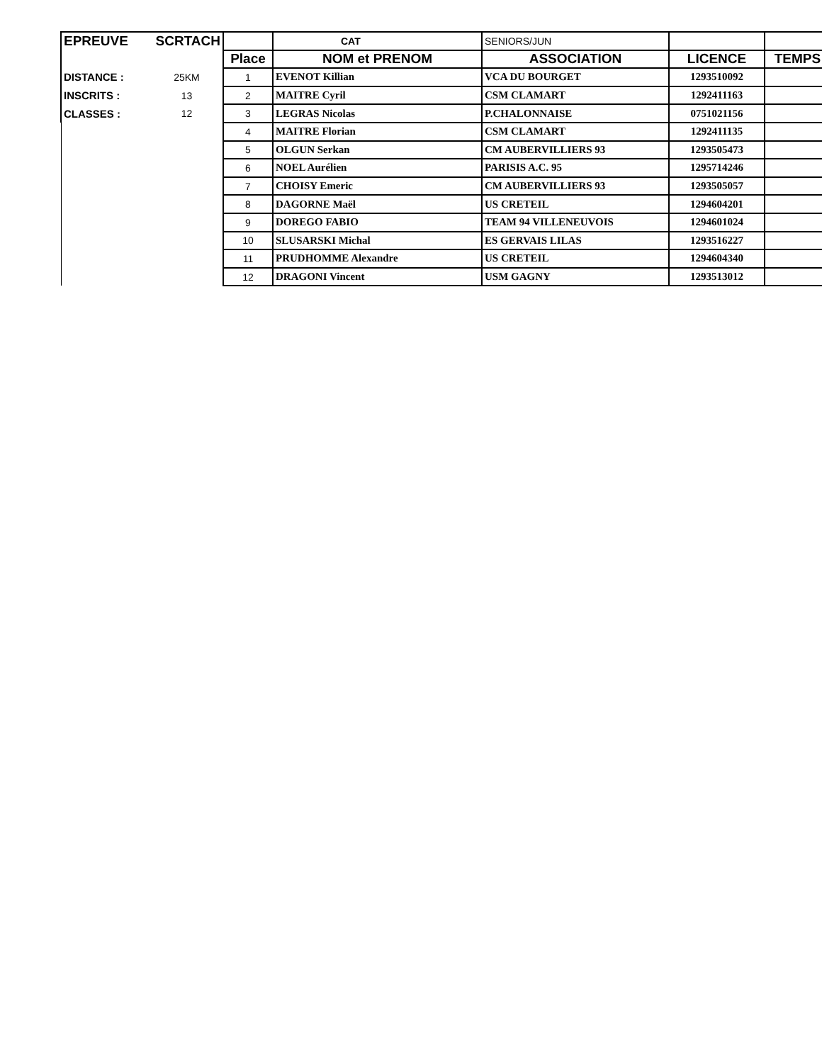| EPREUVE | SCRTACH | | CAT | SENIORS/JUN | | |
| | | Place | NOM et PRENOM | ASSOCIATION | LICENCE | TEMPS |
| DISTANCE : | 25KM | 1 | EVENOT Killian | VCA DU BOURGET | 1293510092 | |
| INSCRITS : | 13 | 2 | MAITRE Cyril | CSM CLAMART | 1292411163 | |
| CLASSES : | 12 | 3 | LEGRAS Nicolas | P.CHALONNAISE | 0751021156 | |
| | | 4 | MAITRE Florian | CSM CLAMART | 1292411135 | |
| | | 5 | OLGUN Serkan | CM AUBERVILLIERS 93 | 1293505473 | |
| | | 6 | NOEL Aurélien | PARISIS A.C. 95 | 1295714246 | |
| | | 7 | CHOISY Emeric | CM AUBERVILLIERS 93 | 1293505057 | |
| | | 8 | DAGORNE Maël | US CRETEIL | 1294604201 | |
| | | 9 | DOREGO FABIO | TEAM 94 VILLENEUVOIS | 1294601024 | |
| | | 10 | SLUSARSKI Michal | ES GERVAIS LILAS | 1293516227 | |
| | | 11 | PRUDHOMME Alexandre | US CRETEIL | 1294604340 | |
| | | 12 | DRAGONI Vincent | USM GAGNY | 1293513012 | |